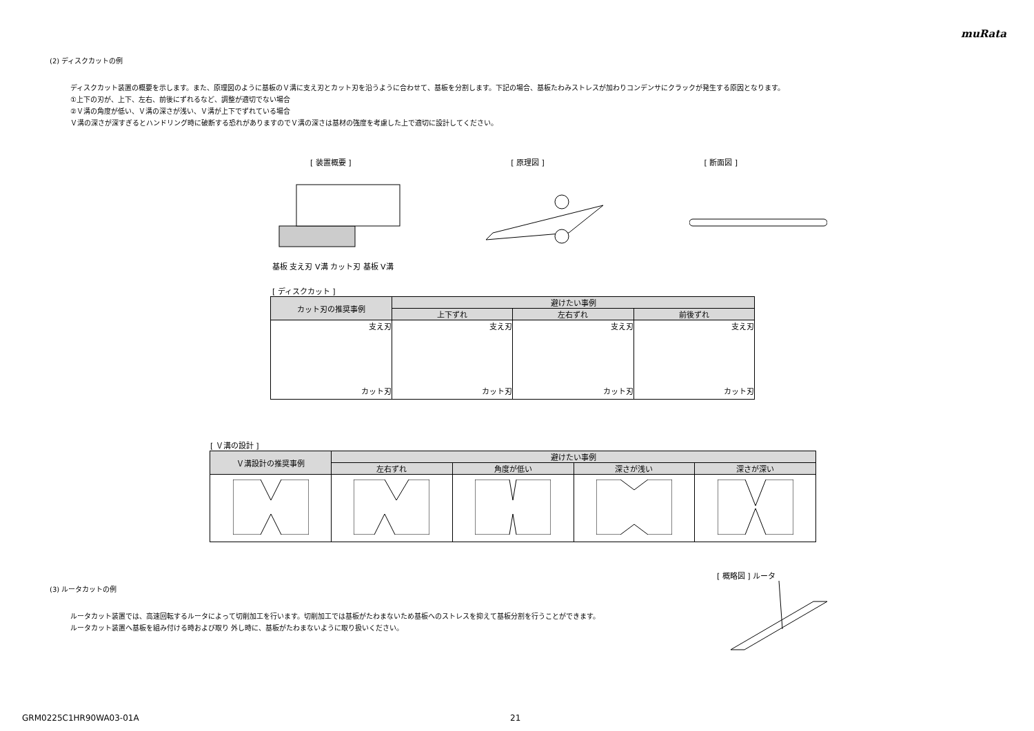muRata
(2) ディスクカットの例
ディスクカット装置の概要を示します。また、原理図のように基板のＶ溝に支え刃とカット刃を沿うように合わせて、基板を分割します。下記の場合、基板たわみストレスが加わりコンデンサにクラックが発生する原因となります。
①上下の刃が、上下、左右、前後にずれるなど、調整が適切でない場合
②Ｖ溝の角度が低い、Ｖ溝の深さが浅い、Ｖ溝が上下でずれている場合
Ｖ溝の深さが深すぎるとハンドリング時に破断する恐れがありますのでＶ溝の深さは基材の強度を考慮した上で適切に設計してください。
[ 装置概要 ] [ 原理図 ] [ 断面図 ]
基板 支え刃 V溝 カット刃 基板 V溝
[ ディスクカット ]
| カット刃の推奨事例 | 避けたい事例 | | |
| --- | --- | --- | --- |
| | 上下ずれ | 左右ずれ | 前後ずれ |
| 支え刃 カット刃 | 支え刃 カット刃 | 支え刃 カット刃 | 支え刃 カット刃 |
[ Ｖ溝の設計 ]
| Ｖ溝設計の推奨事例 | 避けたい事例 | | | |
| --- | --- | --- | --- | --- |
| | 左右ずれ | 角度が低い | 深さが浅い | 深さが深い |
(3) ルータカットの例
ルータカット装置では、高速回転するルータによって切削加工を行います。切削加工では基板がたわまないため基板へのストレスを抑えて基板分割を行うことができます。
ルータカット装置へ基板を組み付ける時および取り 外し時に、基板がたわまないように取り扱いください。
[ 概略図 ] ルータ
GRM0225C1HR90WA03-01A 21